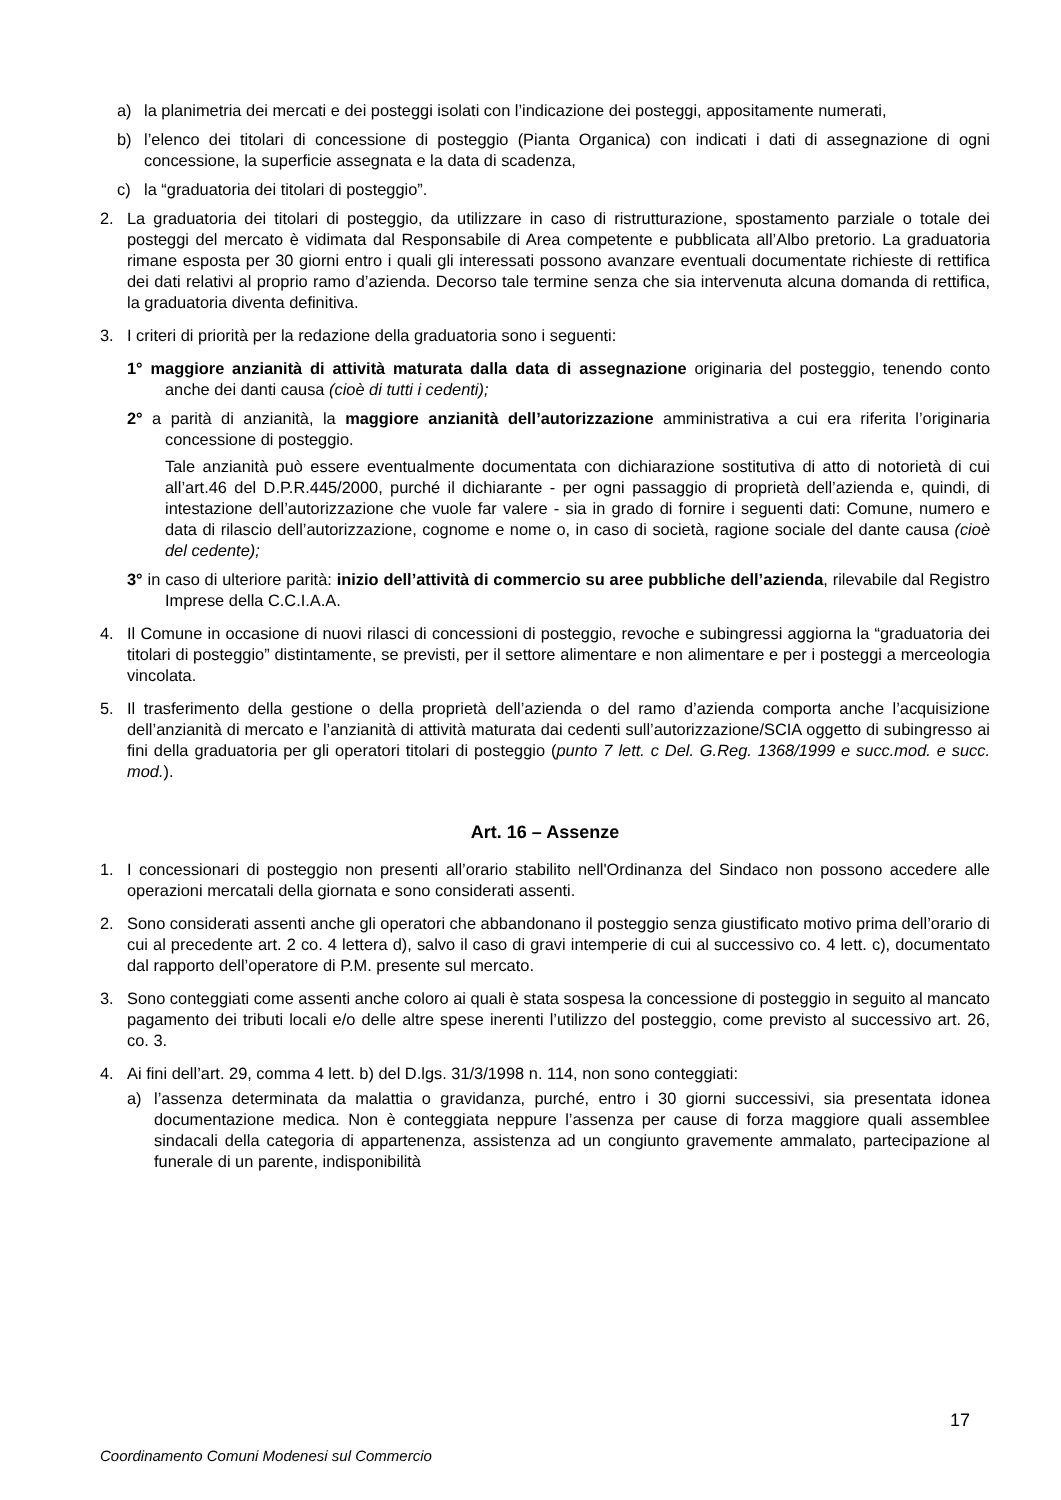a) la planimetria dei mercati e dei posteggi isolati con l’indicazione dei posteggi, appositamente numerati,
b) l’elenco dei titolari di concessione di posteggio (Pianta Organica) con indicati i dati di assegnazione di ogni concessione, la superficie assegnata e la data di scadenza,
c) la “graduatoria dei titolari di posteggio”.
2. La graduatoria dei titolari di posteggio, da utilizzare in caso di ristrutturazione, spostamento parziale o totale dei posteggi del mercato è vidimata dal Responsabile di Area competente e pubblicata all’Albo pretorio. La graduatoria rimane esposta per 30 giorni entro i quali gli interessati possono avanzare eventuali documentate richieste di rettifica dei dati relativi al proprio ramo d’azienda. Decorso tale termine senza che sia intervenuta alcuna domanda di rettifica, la graduatoria diventa definitiva.
3. I criteri di priorità per la redazione della graduatoria sono i seguenti:
1° maggiore anzianità di attività maturata dalla data di assegnazione originaria del posteggio, tenendo conto anche dei danti causa (cioè di tutti i cedenti);
2° a parità di anzianità, la maggiore anzianità dell’autorizzazione amministrativa a cui era riferita l’originaria concessione di posteggio.
Tale anzianità può essere eventualmente documentata con dichiarazione sostitutiva di atto di notorietà di cui all’art.46 del D.P.R.445/2000, purché il dichiarante - per ogni passaggio di proprietà dell’azienda e, quindi, di intestazione dell’autorizzazione che vuole far valere - sia in grado di fornire i seguenti dati: Comune, numero e data di rilascio dell’autorizzazione, cognome e nome o, in caso di società, ragione sociale del dante causa (cioè del cedente);
3° in caso di ulteriore parità: inizio dell’attività di commercio su aree pubbliche dell’azienda, rilevabile dal Registro Imprese della C.C.I.A.A.
4. Il Comune in occasione di nuovi rilasci di concessioni di posteggio, revoche e subingressi aggiorna la “graduatoria dei titolari di posteggio” distintamente, se previsti, per il settore alimentare e non alimentare e per i posteggi a merceologia vincolata.
5. Il trasferimento della gestione o della proprietà dell’azienda o del ramo d’azienda comporta anche l’acquisizione dell’anzianità di mercato e l’anzianità di attività maturata dai cedenti sull’autorizzazione/SCIA oggetto di subingresso ai fini della graduatoria per gli operatori titolari di posteggio (punto 7 lett. c Del. G.Reg. 1368/1999 e succ.mod. e succ. mod.).
Art. 16 – Assenze
1. I concessionari di posteggio non presenti all’orario stabilito nell'Ordinanza del Sindaco non possono accedere alle operazioni mercatali della giornata e sono considerati assenti.
2. Sono considerati assenti anche gli operatori che abbandonano il posteggio senza giustificato motivo prima dell’orario di cui al precedente art. 2 co. 4 lettera d), salvo il caso di gravi intemperie di cui al successivo co. 4 lett. c), documentato dal rapporto dell’operatore di P.M. presente sul mercato.
3. Sono conteggiati come assenti anche coloro ai quali è stata sospesa la concessione di posteggio in seguito al mancato pagamento dei tributi locali e/o delle altre spese inerenti l’utilizzo del posteggio, come previsto al successivo art. 26, co. 3.
4. Ai fini dell’art. 29, comma 4 lett. b) del D.lgs. 31/3/1998 n. 114, non sono conteggiati:
a) l’assenza determinata da malattia o gravidanza, purché, entro i 30 giorni successivi, sia presentata idonea documentazione medica. Non è conteggiata neppure l’assenza per cause di forza maggiore quali assemblee sindacali della categoria di appartenenza, assistenza ad un congiunto gravemente ammalato, partecipazione al funerale di un parente, indisponibilità
17
Coordinamento Comuni Modenesi sul Commercio